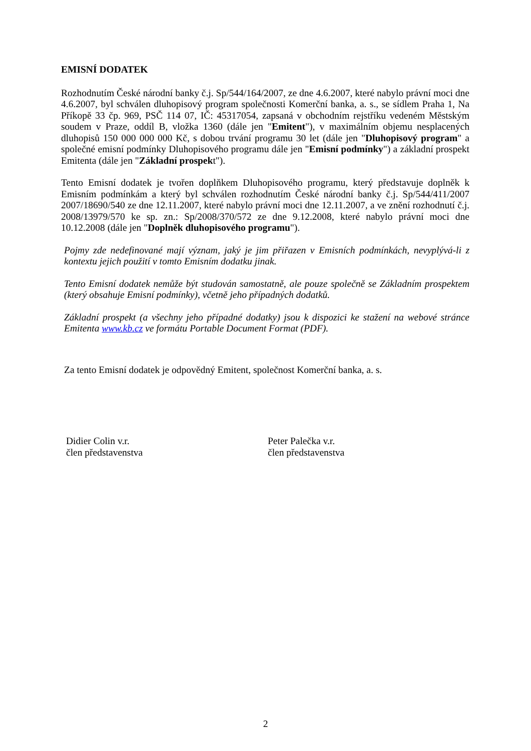EMISNÍ DODATEK
Rozhodnutím České národní banky č.j. Sp/544/164/2007, ze dne 4.6.2007, které nabylo právní moci dne 4.6.2007, byl schválen dluhopisový program společnosti Komerční banka, a. s., se sídlem Praha 1, Na Příkopě 33 čp. 969, PSČ 114 07, IČ: 45317054, zapsaná v obchodním rejstříku vedeném Městským soudem v Praze, oddíl B, vložka 1360 (dále jen "Emitent"), v maximálním objemu nesplacených dluhopisů 150 000 000 000 Kč, s dobou trvání programu 30 let (dále jen "Dluhopisový program" a společné emisní podmínky Dluhopisového programu dále jen "Emisní podmínky") a základní prospekt Emitenta (dále jen "Základní prospekt").
Tento Emisní dodatek je tvořen doplňkem Dluhopisového programu, který představuje doplněk k Emisním podmínkám a který byl schválen rozhodnutím České národní banky č.j. Sp/544/411/2007 2007/18690/540 ze dne 12.11.2007, které nabylo právní moci dne 12.11.2007, a ve znění rozhodnutí č.j. 2008/13979/570 ke sp. zn.: Sp/2008/370/572 ze dne 9.12.2008, které nabylo právní moci dne 10.12.2008 (dále jen "Doplněk dluhopisového programu").
Pojmy zde nedefinované mají význam, jaký je jim přiřazen v Emisních podmínkách, nevyplývá-li z kontextu jejich použití v tomto Emisním dodatku jinak.
Tento Emisní dodatek nemůže být studován samostatně, ale pouze společně se Základním prospektem (který obsahuje Emisní podmínky), včetně jeho případných dodatků.
Základní prospekt (a všechny jeho případné dodatky) jsou k dispozici ke stažení na webové stránce Emitenta www.kb.cz ve formátu Portable Document Format (PDF).
Za tento Emisní dodatek je odpovědný Emitent, společnost Komerční banka, a. s.
Didier Colin v.r.
člen představenstva
Peter Palečka v.r.
člen představenstva
2